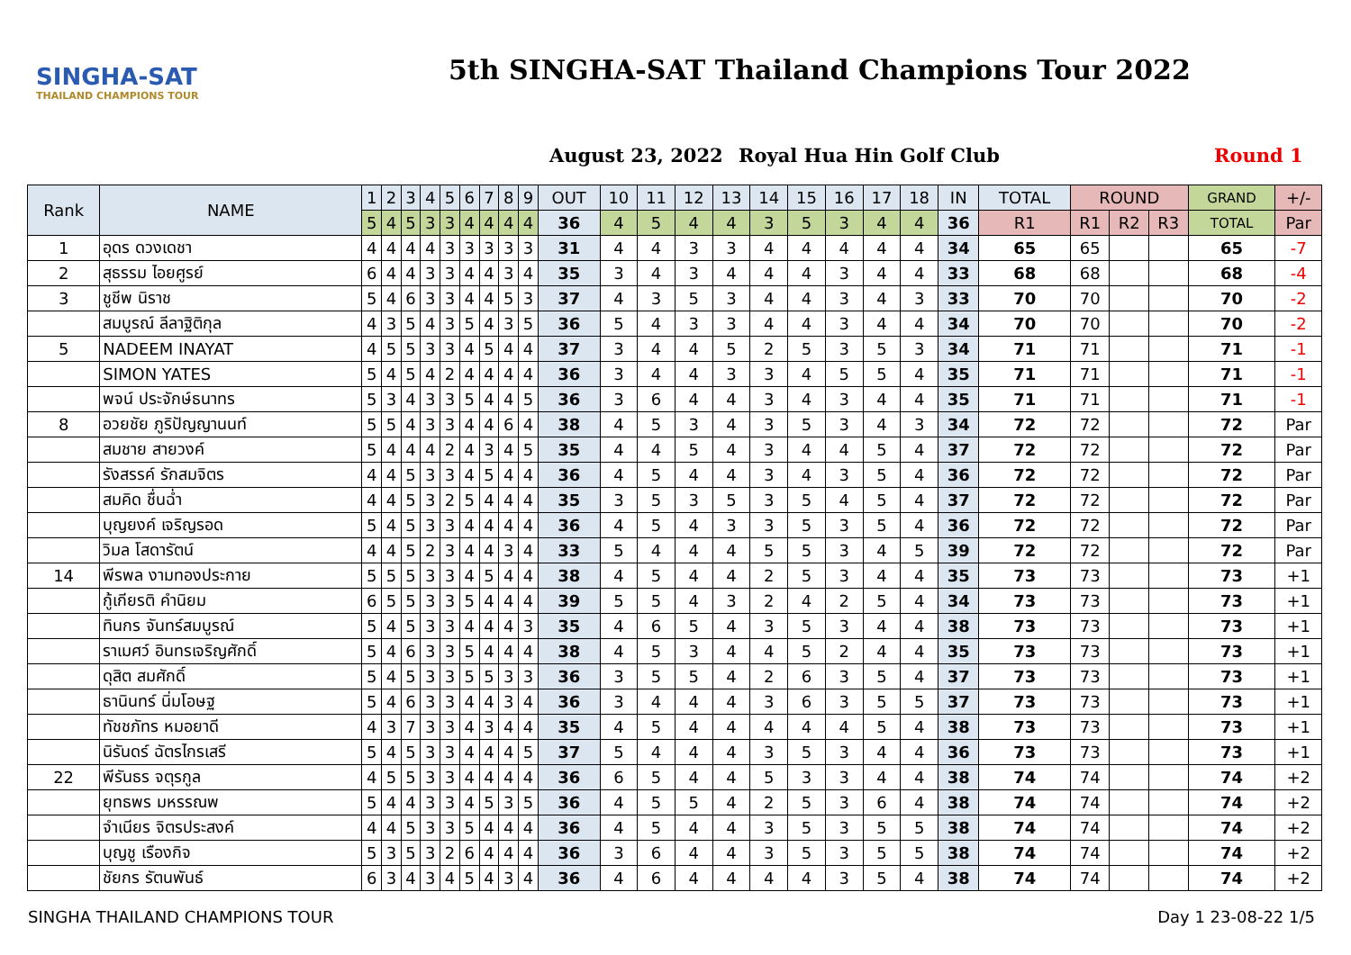SINGHA-SAT
THAILAND CHAMPIONS TOUR
5th SINGHA-SAT Thailand Champions Tour 2022
August 23, 2022 Royal Hua Hin Golf Club Round 1
| Rank | NAME | 1 | 2 | 3 | 4 | 5 | 6 | 7 | 8 | 9 | OUT | 10 | 11 | 12 | 13 | 14 | 15 | 16 | 17 | 18 | IN | TOTAL | ROUND | | | GRAND | +/- |
| --- | --- | --- | --- | --- | --- | --- | --- | --- | --- | --- | --- | --- | --- | --- | --- | --- | --- | --- | --- | --- | --- | --- | --- | --- | --- | --- | --- |
| | | 5 | 4 | 5 | 3 | 3 | 4 | 4 | 4 | 4 | 36 | 4 | 5 | 4 | 4 | 3 | 5 | 3 | 4 | 4 | 36 | R1 | R1 | R2 | R3 | TOTAL | Par |
| 1 | อุดร ดวงเดชา | 4 | 4 | 4 | 4 | 3 | 3 | 3 | 3 | 3 | 31 | 4 | 4 | 3 | 3 | 4 | 4 | 4 | 4 | 4 | 34 | 65 | 65 | | | 65 | -7 |
| 2 | สุธรรม ไอยศูรย์ | 6 | 4 | 4 | 3 | 3 | 4 | 4 | 3 | 4 | 35 | 3 | 4 | 3 | 4 | 4 | 4 | 3 | 4 | 4 | 33 | 68 | 68 | | | 68 | -4 |
| 3 | ชูชีพ นิราช | 5 | 4 | 6 | 3 | 3 | 4 | 4 | 5 | 3 | 37 | 4 | 3 | 5 | 3 | 4 | 4 | 3 | 4 | 3 | 33 | 70 | 70 | | | 70 | -2 |
| | สมบูรณ์ ลีลาฐิติกุล | 4 | 3 | 5 | 4 | 3 | 5 | 4 | 3 | 5 | 36 | 5 | 4 | 3 | 3 | 4 | 4 | 3 | 4 | 4 | 34 | 70 | 70 | | | 70 | -2 |
| 5 | NADEEM INAYAT | 4 | 5 | 5 | 3 | 3 | 4 | 5 | 4 | 4 | 37 | 3 | 4 | 4 | 5 | 2 | 5 | 3 | 5 | 3 | 34 | 71 | 71 | | | 71 | -1 |
| | SIMON YATES | 5 | 4 | 5 | 4 | 2 | 4 | 4 | 4 | 4 | 36 | 3 | 4 | 4 | 3 | 3 | 4 | 5 | 5 | 4 | 35 | 71 | 71 | | | 71 | -1 |
| | พจน์ ประจักษ์ธนาทร | 5 | 3 | 4 | 3 | 3 | 5 | 4 | 4 | 5 | 36 | 3 | 6 | 4 | 4 | 3 | 4 | 3 | 4 | 4 | 35 | 71 | 71 | | | 71 | -1 |
| 8 | อวยชัย ภูริปัญญานนท์ | 5 | 5 | 4 | 3 | 3 | 4 | 4 | 6 | 4 | 38 | 4 | 5 | 3 | 4 | 3 | 5 | 3 | 4 | 3 | 34 | 72 | 72 | | | 72 | Par |
| | สมชาย สายวงค์ | 5 | 4 | 4 | 4 | 2 | 4 | 3 | 4 | 5 | 35 | 4 | 4 | 5 | 4 | 3 | 4 | 4 | 5 | 4 | 37 | 72 | 72 | | | 72 | Par |
| | รังสรรค์ รักสมจิตร | 4 | 4 | 5 | 3 | 3 | 4 | 5 | 4 | 4 | 36 | 4 | 5 | 4 | 4 | 3 | 4 | 3 | 5 | 4 | 36 | 72 | 72 | | | 72 | Par |
| | สมคิด ชื่นฉ่ำ | 4 | 4 | 5 | 3 | 2 | 5 | 4 | 4 | 4 | 35 | 3 | 5 | 3 | 5 | 3 | 5 | 4 | 5 | 4 | 37 | 72 | 72 | | | 72 | Par |
| | บุญยงค์ เจริญรอด | 5 | 4 | 5 | 3 | 3 | 4 | 4 | 4 | 4 | 36 | 4 | 5 | 4 | 3 | 3 | 5 | 3 | 5 | 4 | 36 | 72 | 72 | | | 72 | Par |
| | วิมล โสดารัตน์ | 4 | 4 | 5 | 2 | 3 | 4 | 4 | 3 | 4 | 33 | 5 | 4 | 4 | 4 | 5 | 5 | 3 | 4 | 5 | 39 | 72 | 72 | | | 72 | Par |
| 14 | พีรพล งามทองประกาย | 5 | 5 | 5 | 3 | 3 | 4 | 5 | 4 | 4 | 38 | 4 | 5 | 4 | 4 | 2 | 5 | 3 | 4 | 4 | 35 | 73 | 73 | | | 73 | +1 |
| | กู้เกียรติ คำนิยม | 6 | 5 | 5 | 3 | 3 | 5 | 4 | 4 | 4 | 39 | 5 | 5 | 4 | 3 | 2 | 4 | 2 | 5 | 4 | 34 | 73 | 73 | | | 73 | +1 |
| | ทินกร จันทร์สมบูรณ์ | 5 | 4 | 5 | 3 | 3 | 4 | 4 | 4 | 3 | 35 | 4 | 6 | 5 | 4 | 3 | 5 | 3 | 4 | 4 | 38 | 73 | 73 | | | 73 | +1 |
| | ราเมศว์ อินทรเจริญศักดิ์ | 5 | 4 | 6 | 3 | 3 | 5 | 4 | 4 | 4 | 38 | 4 | 5 | 3 | 4 | 4 | 5 | 2 | 4 | 4 | 35 | 73 | 73 | | | 73 | +1 |
| | ดุสิต สมศักดิ์ | 5 | 4 | 5 | 3 | 3 | 5 | 5 | 3 | 3 | 36 | 3 | 5 | 5 | 4 | 2 | 6 | 3 | 5 | 4 | 37 | 73 | 73 | | | 73 | +1 |
| | ธานินทร์ นิ่มโอษฐ | 5 | 4 | 6 | 3 | 3 | 4 | 4 | 3 | 4 | 36 | 3 | 4 | 4 | 4 | 3 | 6 | 3 | 5 | 5 | 37 | 73 | 73 | | | 73 | +1 |
| | ทัชชภัทร หมอยาดี | 4 | 3 | 7 | 3 | 3 | 4 | 3 | 4 | 4 | 35 | 4 | 5 | 4 | 4 | 4 | 4 | 4 | 5 | 4 | 38 | 73 | 73 | | | 73 | +1 |
| | นิรันดร์ ฉัตรไกรเสรี | 5 | 4 | 5 | 3 | 3 | 4 | 4 | 4 | 5 | 37 | 5 | 4 | 4 | 4 | 3 | 5 | 3 | 4 | 4 | 36 | 73 | 73 | | | 73 | +1 |
| 22 | พีรันธร จตุรกูล | 4 | 5 | 5 | 3 | 3 | 4 | 4 | 4 | 4 | 36 | 6 | 5 | 4 | 4 | 5 | 3 | 3 | 4 | 4 | 38 | 74 | 74 | | | 74 | +2 |
| | ยุทธพร มหรรณพ | 5 | 4 | 4 | 3 | 3 | 4 | 5 | 3 | 5 | 36 | 4 | 5 | 5 | 4 | 2 | 5 | 3 | 6 | 4 | 38 | 74 | 74 | | | 74 | +2 |
| | จำเนียร จิตรประสงค์ | 4 | 4 | 5 | 3 | 3 | 5 | 4 | 4 | 4 | 36 | 4 | 5 | 4 | 4 | 3 | 5 | 3 | 5 | 5 | 38 | 74 | 74 | | | 74 | +2 |
| | บุญชู เรืองกิจ | 5 | 3 | 5 | 3 | 2 | 6 | 4 | 4 | 4 | 36 | 3 | 6 | 4 | 4 | 3 | 5 | 3 | 5 | 5 | 38 | 74 | 74 | | | 74 | +2 |
| | ชัยกร รัตนพันธ์ | 6 | 3 | 4 | 3 | 4 | 5 | 4 | 3 | 4 | 36 | 4 | 6 | 4 | 4 | 4 | 4 | 3 | 5 | 4 | 38 | 74 | 74 | | | 74 | +2 |
SINGHA THAILAND CHAMPIONS TOUR Day 1 23-08-22 1/5